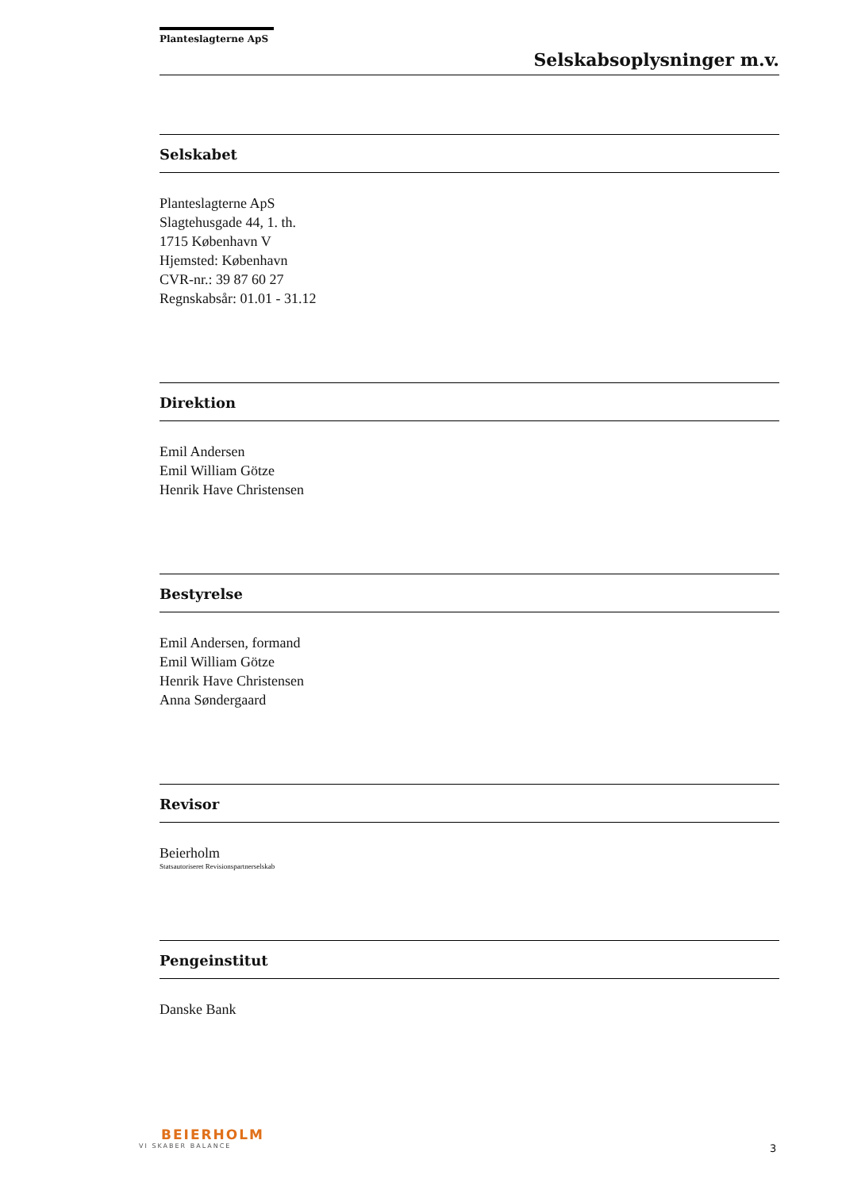Planteslagterne ApS
Selskabsoplysninger m.v.
Selskabet
Planteslagterne ApS
Slagtehusgade 44, 1. th.
1715 København V
Hjemsted: København
CVR-nr.: 39 87 60 27
Regnskabsår: 01.01 - 31.12
Direktion
Emil Andersen
Emil William Götze
Henrik Have Christensen
Bestyrelse
Emil Andersen, formand
Emil William Götze
Henrik Have Christensen
Anna Søndergaard
Revisor
Beierholm
Statsautoriseret Revisionspartnerselskab
Pengeinstitut
Danske Bank
BEIERHOLM
VI SKABER BALANCE
3